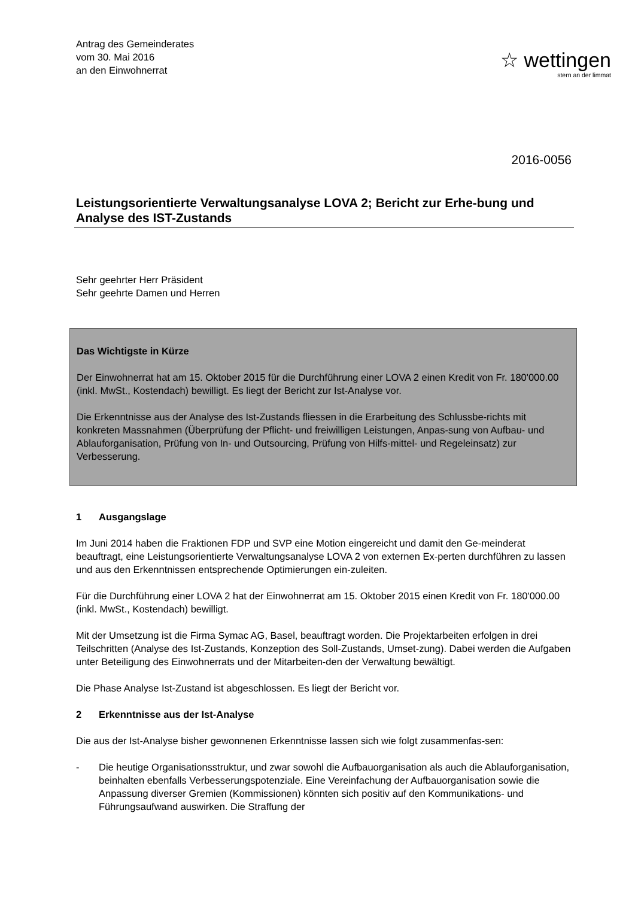Antrag des Gemeinderates
vom 30. Mai 2016
an den Einwohnerrat
☆ wettingen
stern an der limmat
2016-0056
Leistungsorientierte Verwaltungsanalyse LOVA 2; Bericht zur Erhe-bung und Analyse des IST-Zustands
Sehr geehrter Herr Präsident
Sehr geehrte Damen und Herren
Das Wichtigste in Kürze
Der Einwohnerrat hat am 15. Oktober 2015 für die Durchführung einer LOVA 2 einen Kredit von Fr. 180'000.00 (inkl. MwSt., Kostendach) bewilligt. Es liegt der Bericht zur Ist-Analyse vor.
Die Erkenntnisse aus der Analyse des Ist-Zustands fliessen in die Erarbeitung des Schlussbe-richts mit konkreten Massnahmen (Überprüfung der Pflicht- und freiwilligen Leistungen, Anpas-sung von Aufbau- und Ablauforganisation, Prüfung von In- und Outsourcing, Prüfung von Hilfs-mittel- und Regeleinsatz) zur Verbesserung.
1 Ausgangslage
Im Juni 2014 haben die Fraktionen FDP und SVP eine Motion eingereicht und damit den Ge-meinderat beauftragt, eine Leistungsorientierte Verwaltungsanalyse LOVA 2 von externen Ex-perten durchführen zu lassen und aus den Erkenntnissen entsprechende Optimierungen ein-zuleiten.
Für die Durchführung einer LOVA 2 hat der Einwohnerrat am 15. Oktober 2015 einen Kredit von Fr. 180'000.00 (inkl. MwSt., Kostendach) bewilligt.
Mit der Umsetzung ist die Firma Symac AG, Basel, beauftragt worden. Die Projektarbeiten erfolgen in drei Teilschritten (Analyse des Ist-Zustands, Konzeption des Soll-Zustands, Umset-zung). Dabei werden die Aufgaben unter Beteiligung des Einwohnerrats und der Mitarbeiten-den der Verwaltung bewältigt.
Die Phase Analyse Ist-Zustand ist abgeschlossen. Es liegt der Bericht vor.
2 Erkenntnisse aus der Ist-Analyse
Die aus der Ist-Analyse bisher gewonnenen Erkenntnisse lassen sich wie folgt zusammenfas-sen:
- Die heutige Organisationsstruktur, und zwar sowohl die Aufbauorganisation als auch die Ablauforganisation, beinhalten ebenfalls Verbesserungspotenziale. Eine Vereinfachung der Aufbauorganisation sowie die Anpassung diverser Gremien (Kommissionen) könnten sich positiv auf den Kommunikations- und Führungsaufwand auswirken. Die Straffung der